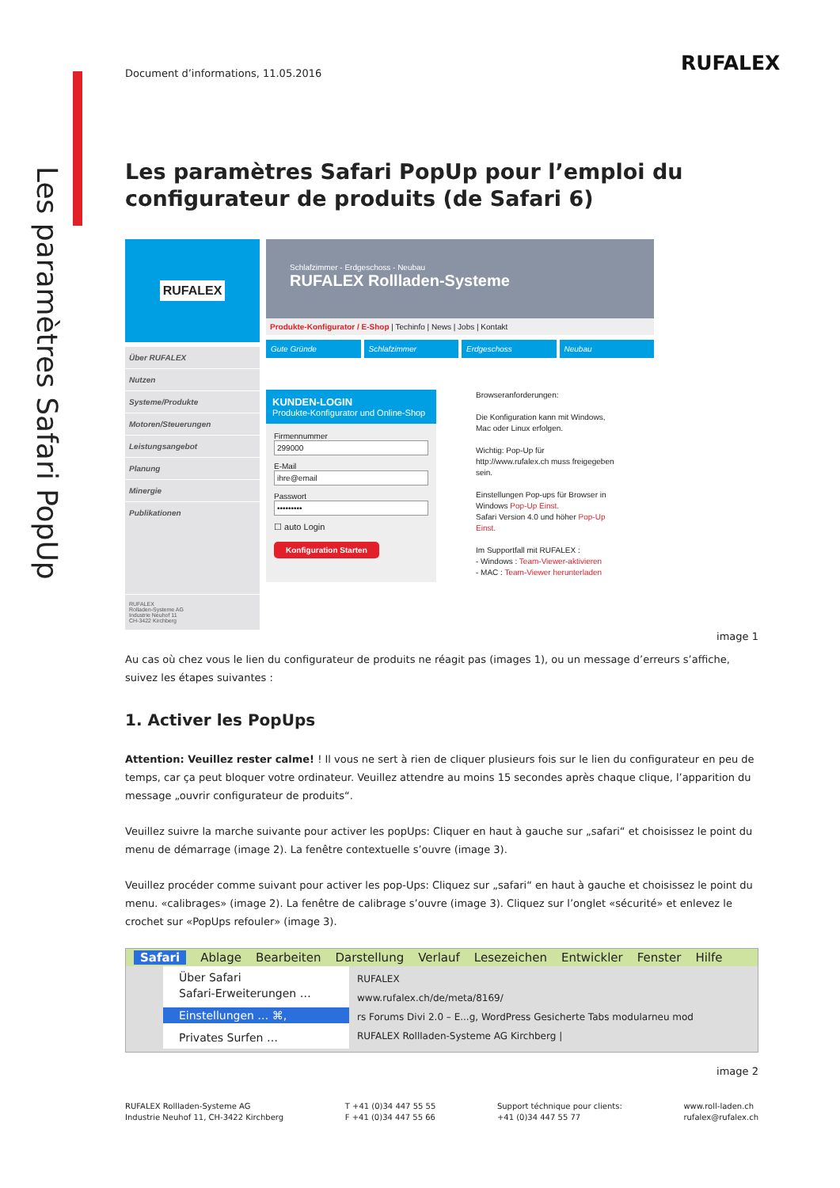Les paramètres Safari PopUp
RUFALEX
Document d’informations, 11.05.2016
Les paramètres Safari PopUp pour l’emploi du configurateur de produits (de Safari 6)
RUFALEX
Über RUFALEX
Nutzen
Systeme/Produkte
Motoren/Steuerungen
Leistungsangebot
Planung
Minergie
Publikationen
RUFALEX
Rolladen-Systeme AG
Industrie Neuhof 11
CH-3422 Kirchberg
Schlafzimmer - Erdgeschoss - Neubau
RUFALEX Rollladen-Systeme
Produkte-Konfigurator / E-Shop | Techinfo | News | Jobs | Kontakt
Gute Gründe Schlafzimmer Erdgeschoss Neubau
KUNDEN-LOGIN
Produkte-Konfigurator und Online-Shop
Firmennummer
299000
E-Mail
ihre@email
Passwort
•••••••••
☐ auto Login
Konfiguration Starten
Browseranforderungen:
Die Konfiguration kann mit Windows, Mac oder Linux erfolgen.
Wichtig: Pop-Up für http://www.rufalex.ch muss freigegeben sein.
Einstellungen Pop-ups für Browser in Windows Pop-Up Einst.
Safari Version 4.0 und höher Pop-Up Einst.
Im Supportfall mit RUFALEX :
- Windows : Team-Viewer-aktivieren
- MAC : Team-Viewer herunterladen
image 1
Au cas où chez vous le lien du configurateur de produits ne réagit pas (images 1), ou un message d’erreurs s’affiche, suivez les étapes suivantes :
1. Activer les PopUps
Attention: Veuillez rester calme! ! Il vous ne sert à rien de cliquer plusieurs fois sur le lien du configurateur en peu de temps, car ça peut bloquer votre ordinateur. Veuillez attendre au moins 15 secondes après chaque clique, l’apparition du message „ouvrir configurateur de produits“.
Veuillez suivre la marche suivante pour activer les popUps: Cliquer en haut à gauche sur „safari“ et choisissez le point du menu de démarrage (image 2). La fenêtre contextuelle s’ouvre (image 3).
Veuillez procéder comme suivant pour activer les pop-Ups: Cliquez sur „safari“ en haut à gauche et choisissez le point du menu. «calibrages» (image 2). La fenêtre de calibrage s’ouvre (image 3). Cliquez sur l’onglet «sécurité» et enlevez le crochet sur «PopUps refouler» (image 3).
Safari Ablage Bearbeiten Darstellung Verlauf Lesezeichen Entwickler Fenster Hilfe
Über Safari
Safari-Erweiterungen …
Einstellungen … ⌘,
Privates Surfen …
RUFALEX
www.rufalex.ch/de/meta/8169/
rs Forums Divi 2.0 – E...g, WordPress Gesicherte Tabs modularneu mod
RUFALEX Rollladen-Systeme AG Kirchberg |
image 2
RUFALEX Rollladen-Systeme AG
Industrie Neuhof 11, CH-3422 Kirchberg
T +41 (0)34 447 55 55
F +41 (0)34 447 55 66
Support téchnique pour clients:
+41 (0)34 447 55 77
www.roll-laden.ch
rufalex@rufalex.ch